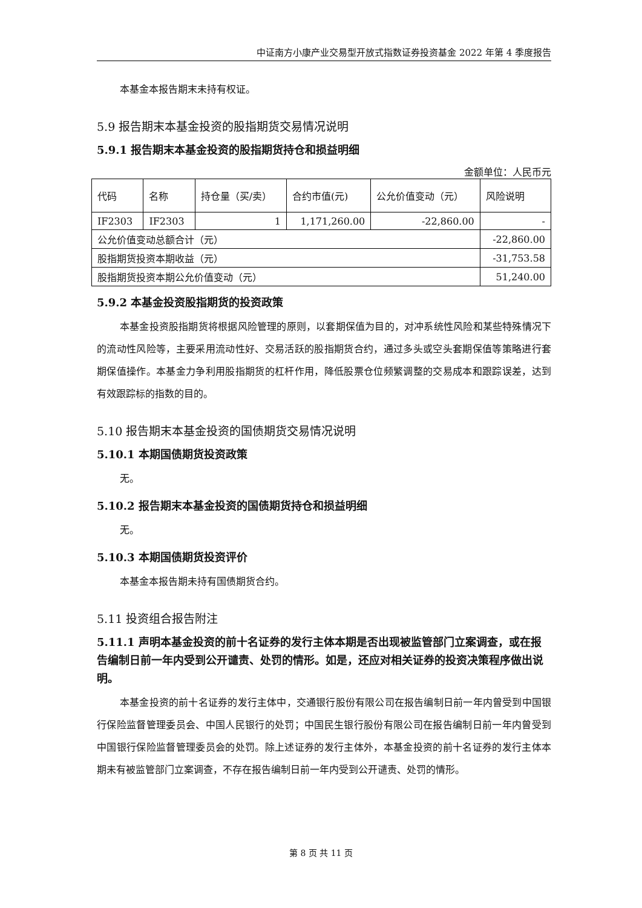中证南方小康产业交易型开放式指数证券投资基金 2022 年第 4 季度报告
本基金本报告期末未持有权证。
5.9 报告期末本基金投资的股指期货交易情况说明
5.9.1 报告期末本基金投资的股指期货持仓和损益明细
金额单位：人民币元
| 代码 | 名称 | 持仓量（买/卖） | 合约市值(元) | 公允价值变动（元） | 风险说明 |
| IF2303 | IF2303 | 1 | 1,171,260.00 | -22,860.00 | - |
| 公允价值变动总额合计（元） | | | | | -22,860.00 |
| 股指期货投资本期收益（元） | | | | | -31,753.58 |
| 股指期货投资本期公允价值变动（元） | | | | | 51,240.00 |
5.9.2 本基金投资股指期货的投资政策
本基金投资股指期货将根据风险管理的原则，以套期保值为目的，对冲系统性风险和某些特殊情况下的流动性风险等，主要采用流动性好、交易活跃的股指期货合约，通过多头或空头套期保值等策略进行套期保值操作。本基金力争利用股指期货的杠杆作用，降低股票仓位频繁调整的交易成本和跟踪误差，达到有效跟踪标的指数的目的。
5.10 报告期末本基金投资的国债期货交易情况说明
5.10.1 本期国债期货投资政策
无。
5.10.2 报告期末本基金投资的国债期货持仓和损益明细
无。
5.10.3 本期国债期货投资评价
本基金本报告期未持有国债期货合约。
5.11 投资组合报告附注
5.11.1 声明本基金投资的前十名证券的发行主体本期是否出现被监管部门立案调查，或在报告编制日前一年内受到公开谴责、处罚的情形。如是，还应对相关证券的投资决策程序做出说明。
本基金投资的前十名证券的发行主体中，交通银行股份有限公司在报告编制日前一年内曾受到中国银行保险监督管理委员会、中国人民银行的处罚；中国民生银行股份有限公司在报告编制日前一年内曾受到中国银行保险监督管理委员会的处罚。除上述证券的发行主体外，本基金投资的前十名证券的发行主体本期未有被监管部门立案调查，不存在报告编制日前一年内受到公开谴责、处罚的情形。
第 8 页 共 11 页